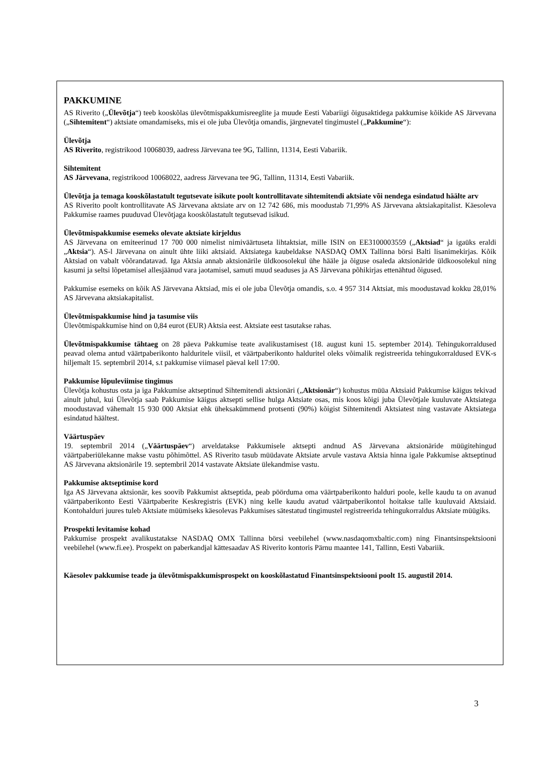PAKKUMINE
AS Riverito („Ülevõtja“) teeb kooskõlas ülevõtmispakkumisreeglite ja muude Eesti Vabariigi õigusaktidega pakkumise kõikide AS Järvevana („Sihtemitent“) aktsiate omandamiseks, mis ei ole juba Ülevõtja omandis, järgnevatel tingimustel („Pakkumine“):
Ülevõtja
AS Riverito, registrikood 10068039, aadress Järvevana tee 9G, Tallinn, 11314, Eesti Vabariik.
Sihtemitent
AS Järvevana, registrikood 10068022, aadress Järvevana tee 9G, Tallinn, 11314, Eesti Vabariik.
Ülevõtja ja temaga kooskõlastatult tegutsevate isikute poolt kontrollitavate sihtemitendi aktsiate või nendega esindatud häälte arv
AS Riverito poolt kontrollitavate AS Järvevana aktsiate arv on 12 742 686, mis moodustab 71,99% AS Järvevana aktsiakapitalist. Käesoleva Pakkumise raames puuduvad Ülevõtjaga kooskõlastatult tegutsevad isikud.
Ülevõtmispakkumise esemeks olevate aktsiate kirjeldus
AS Järvevana on emiteerinud 17 700 000 nimelist nimiväärtuseta lihtaktsiat, mille ISIN on EE3100003559 („Aktsiad“ ja igaüks eraldi „Aktsia“). AS-l Järvevana on ainult ühte liiki aktsiaid. Aktsiatega kaubeldakse NASDAQ OMX Tallinna börsi Balti lisanimekirjas. Kõik Aktsiad on vabalt võõrandatavad. Iga Aktsia annab aktsionärile üldkoosolekul ühe hääle ja õiguse osaleda aktsionäride üldkoosolekul ning kasumi ja seltsi lõpetamisel allesjäänud vara jaotamisel, samuti muud seaduses ja AS Järvevana põhikirjas ettenähtud õigused.
Pakkumise esemeks on kõik AS Järvevana Aktsiad, mis ei ole juba Ülevõtja omandis, s.o. 4 957 314 Aktsiat, mis moodustavad kokku 28,01% AS Järvevana aktsiakapitalist.
Ülevõtmispakkumise hind ja tasumise viis
Ülevõtmispakkumise hind on 0,84 eurot (EUR) Aktsia eest. Aktsiate eest tasutakse rahas.
Ülevõtmispakkumise tähtaeg on 28 päeva Pakkumise teate avalikustamisest (18. august kuni 15. september 2014). Tehingukorraldused peavad olema antud väärtpaberikonto halduritele viisil, et väärtpaberikonto halduritel oleks võimalik registreerida tehingukorraldused EVK-s hiljemalt 15. septembril 2014, s.t pakkumise viimasel päeval kell 17:00.
Pakkumise lõpuleviimise tingimus
Ülevõtja kohustus osta ja iga Pakkumise aktseptinud Sihtemitendi aktsionäri („Aktsionär“) kohustus müüa Aktsiaid Pakkumise käigus tekivad ainult juhul, kui Ülevõtja saab Pakkumise käigus aktsepti sellise hulga Aktsiate osas, mis koos kõigi juba Ülevõtjale kuuluvate Aktsiatega moodustavad vähemalt 15 930 000 Aktsiat ehk üheksakümmend protsenti (90%) kõigist Sihtemitendi Aktsiatest ning vastavate Aktsiatega esindatud häältest.
Väärtuspäev
19. septembril 2014 („Väärtuspäev“) arveldatakse Pakkumisele aktsepti andnud AS Järvevana aktsionäride müügitehingud väärtpaberiülekanne makse vastu põhimõttel. AS Riverito tasub müüdavate Aktsiate arvule vastava Aktsia hinna igale Pakkumise aktseptinud AS Järvevana aktsionärile 19. septembril 2014 vastavate Aktsiate ülekandmise vastu.
Pakkumise aktseptimise kord
Iga AS Järvevana aktsionär, kes soovib Pakkumist aktseptida, peab pöörduma oma väärtpaberikonto halduri poole, kelle kaudu ta on avanud väärtpaberikonto Eesti Väärtpaberite Keskregistris (EVK) ning kelle kaudu avatud väärtpaberikontol hoitakse talle kuuluvaid Aktsiaid. Kontohalduri juures tuleb Aktsiate müümiseks käesolevas Pakkumises sätestatud tingimustel registreerida tehingukorraldus Aktsiate müügiks.
Prospekti levitamise kohad
Pakkumise prospekt avalikustatakse NASDAQ OMX Tallinna börsi veebilehel (www.nasdaqomxbaltic.com) ning Finantsinspektsiooni veebilehel (www.fi.ee). Prospekt on paberkandjal kättesaadav AS Riverito kontoris Pärnu maantee 141, Tallinn, Eesti Vabariik.
Käesolev pakkumise teade ja ülevõtmispakkumisprospekt on kooskõlastatud Finantsinspektsiooni poolt 15. augustil 2014.
3